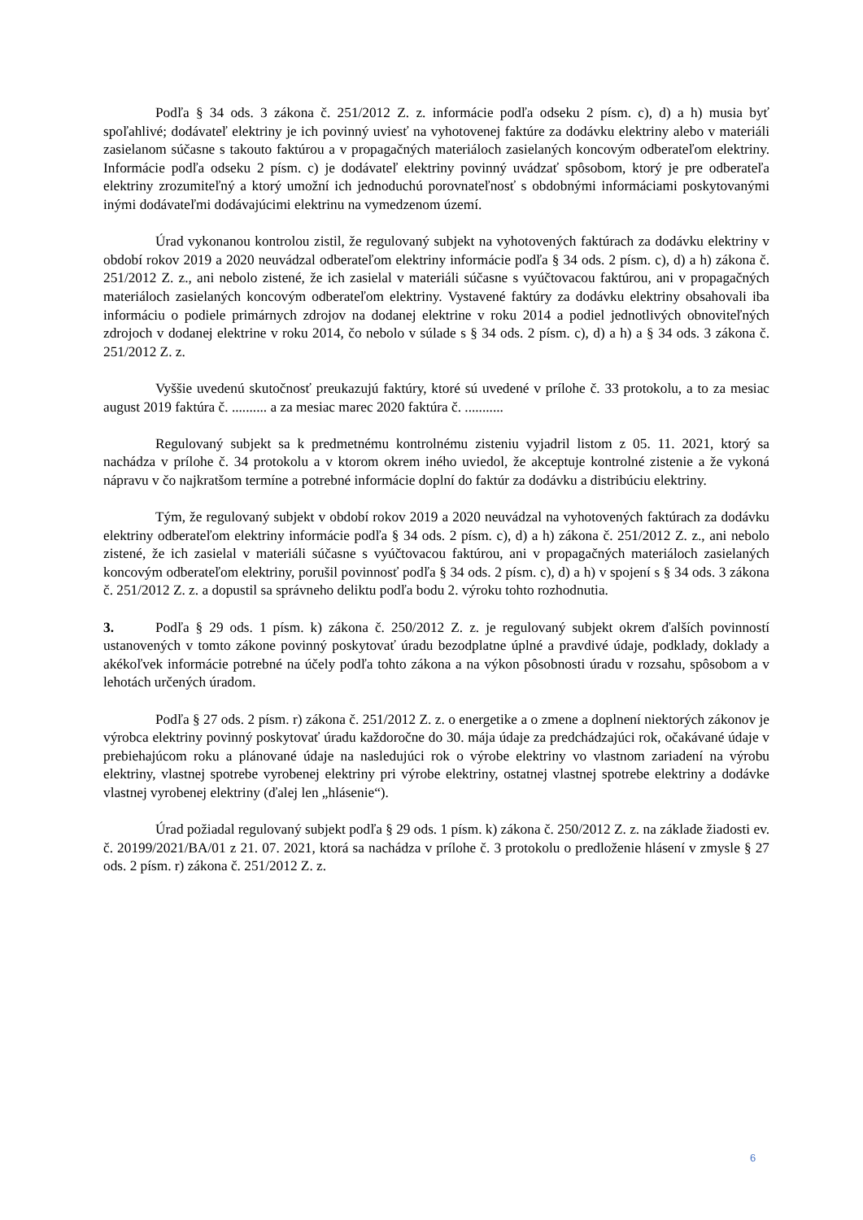Podľa § 34 ods. 3 zákona č. 251/2012 Z. z. informácie podľa odseku 2 písm. c), d) a h) musia byť spoľahlivé; dodávateľ elektriny je ich povinný uviesť na vyhotovenej faktúre za dodávku elektriny alebo v materiáli zasielanom súčasne s takouto faktúrou a v propagačných materiáloch zasielaných koncovým odberateľom elektriny. Informácie podľa odseku 2 písm. c) je dodávateľ elektriny povinný uvádzať spôsobom, ktorý je pre odberateľa elektriny zrozumiteľný a ktorý umožní ich jednoduchú porovnateľnosť s obdobnými informáciami poskytovanými inými dodávateľmi dodávajúcimi elektrinu na vymedzenom území.
Úrad vykonanou kontrolou zistil, že regulovaný subjekt na vyhotovených faktúrach za dodávku elektriny v období rokov 2019 a 2020 neuvádzal odberateľom elektriny informácie podľa § 34 ods. 2 písm. c), d) a h) zákona č. 251/2012 Z. z., ani nebolo zistené, že ich zasielal v materiáli súčasne s vyúčtovacou faktúrou, ani v propagačných materiáloch zasielaných koncovým odberateľom elektriny. Vystavené faktúry za dodávku elektriny obsahovali iba informáciu o podiele primárnych zdrojov na dodanej elektrine v roku 2014 a podiel jednotlivých obnoviteľných zdrojoch v dodanej elektrine v roku 2014, čo nebolo v súlade s § 34 ods. 2 písm. c), d) a h) a § 34 ods. 3 zákona č. 251/2012 Z. z.
Vyššie uvedenú skutočnosť preukazujú faktúry, ktoré sú uvedené v prílohe č. 33 protokolu, a to za mesiac august 2019 faktúra č. .......... a za mesiac marec 2020 faktúra č. ...........
Regulovaný subjekt sa k predmetnému kontrolnému zisteniu vyjadril listom z 05. 11. 2021, ktorý sa nachádza v prílohe č. 34 protokolu a v ktorom okrem iného uviedol, že akceptuje kontrolné zistenie a že vykoná nápravu v čo najkratšom termíne a potrebné informácie doplní do faktúr za dodávku a distribúciu elektriny.
Tým, že regulovaný subjekt v období rokov 2019 a 2020 neuvádzal na vyhotovených faktúrach za dodávku elektriny odberateľom elektriny informácie podľa § 34 ods. 2 písm. c), d) a h) zákona č. 251/2012 Z. z., ani nebolo zistené, že ich zasielal v materiáli súčasne s vyúčtovacou faktúrou, ani v propagačných materiáloch zasielaných koncovým odberateľom elektriny, porušil povinnosť podľa § 34 ods. 2 písm. c), d) a h) v spojení s § 34 ods. 3 zákona č. 251/2012 Z. z. a dopustil sa správneho deliktu podľa bodu 2. výroku tohto rozhodnutia.
3. Podľa § 29 ods. 1 písm. k) zákona č. 250/2012 Z. z. je regulovaný subjekt okrem ďalších povinností ustanovených v tomto zákone povinný poskytovať úradu bezodplatne úplné a pravdivé údaje, podklady, doklady a akékoľvek informácie potrebné na účely podľa tohto zákona a na výkon pôsobnosti úradu v rozsahu, spôsobom a v lehotách určených úradom.
Podľa § 27 ods. 2 písm. r) zákona č. 251/2012 Z. z. o energetike a o zmene a doplnení niektorých zákonov je výrobca elektriny povinný poskytovať úradu každoročne do 30. mája údaje za predchádzajúci rok, očakávané údaje v prebiehajúcom roku a plánované údaje na nasledujúci rok o výrobe elektriny vo vlastnom zariadení na výrobu elektriny, vlastnej spotrebe vyrobenej elektriny pri výrobe elektriny, ostatnej vlastnej spotrebe elektriny a dodávke vlastnej vyrobenej elektriny (ďalej len „hlásenie“).
Úrad požiadal regulovaný subjekt podľa § 29 ods. 1 písm. k) zákona č. 250/2012 Z. z. na základe žiadosti ev. č. 20199/2021/BA/01 z 21. 07. 2021, ktorá sa nachádza v prílohe č. 3 protokolu o predloženie hlásení v zmysle § 27 ods. 2 písm. r) zákona č. 251/2012 Z. z.
6